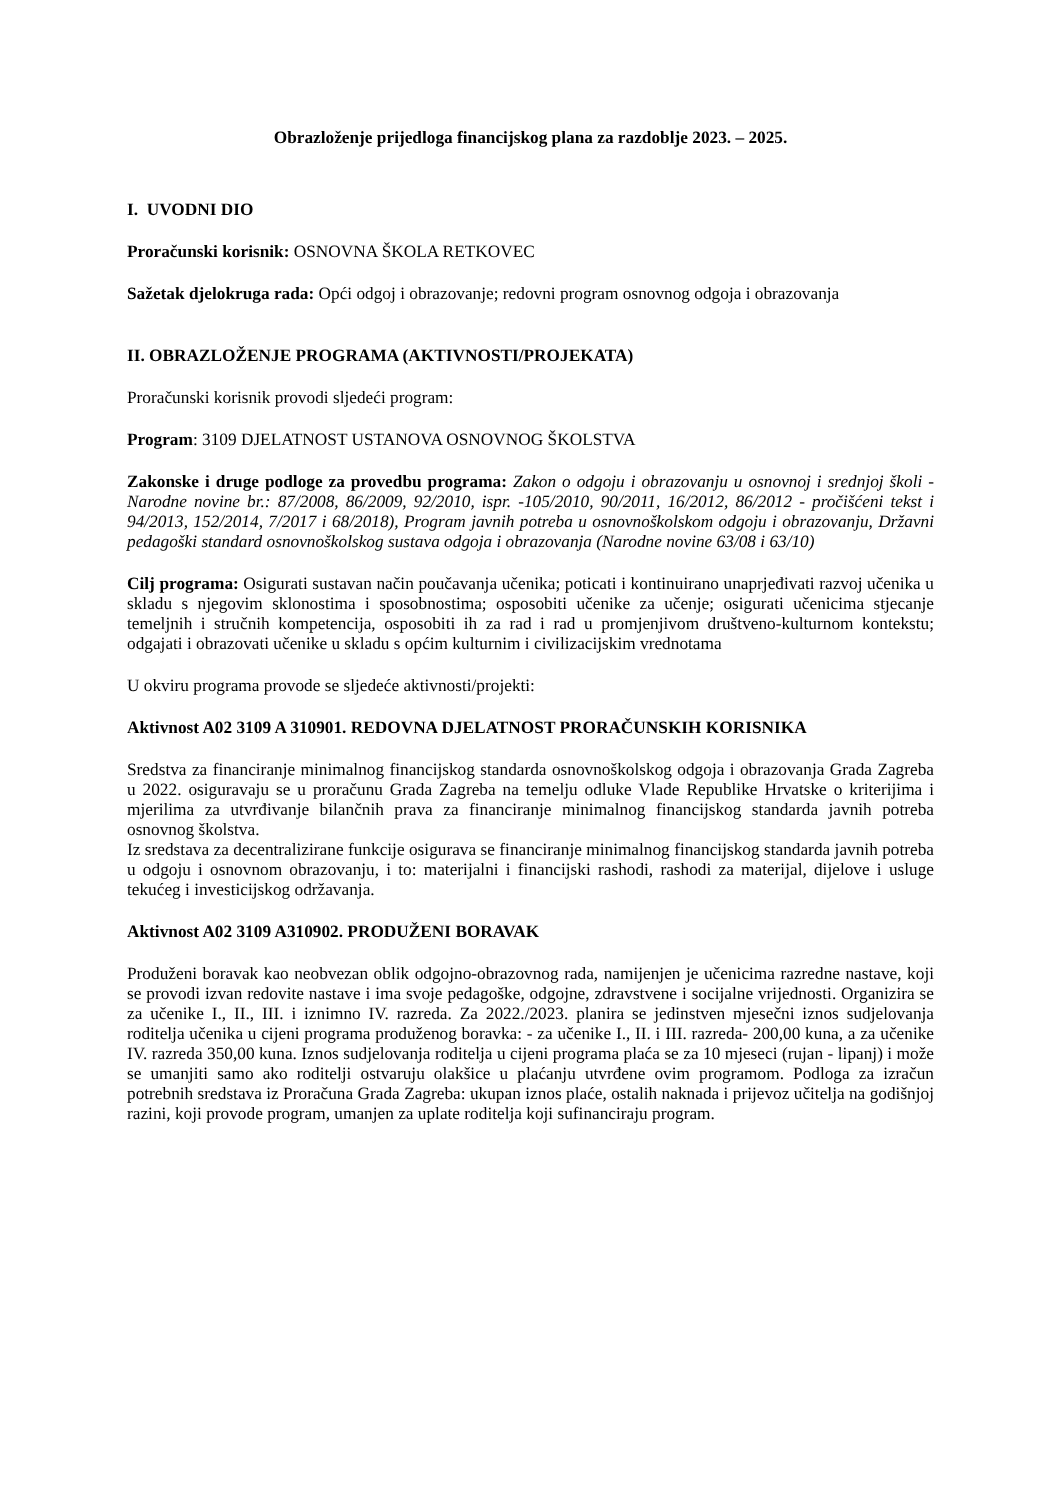Obrazloženje prijedloga financijskog plana za razdoblje 2023. – 2025.
I. UVODNI DIO
Proračunski korisnik: OSNOVNA ŠKOLA RETKOVEC
Sažetak djelokruga rada: Opći odgoj i obrazovanje; redovni program osnovnog odgoja i obrazovanja
II. OBRAZLOŽENJE PROGRAMA (AKTIVNOSTI/PROJEKATA)
Proračunski korisnik provodi sljedeći program:
Program: 3109 DJELATNOST USTANOVA OSNOVNOG ŠKOLSTVA
Zakonske i druge podloge za provedbu programa: Zakon o odgoju i obrazovanju u osnovnoj i srednjoj školi - Narodne novine br.: 87/2008, 86/2009, 92/2010, ispr. -105/2010, 90/2011, 16/2012, 86/2012 - pročišćeni tekst i 94/2013, 152/2014, 7/2017 i 68/2018), Program javnih potreba u osnovnoškolskom odgoju i obrazovanju, Državni pedagoški standard osnovnoškolskog sustava odgoja i obrazovanja (Narodne novine 63/08 i 63/10)
Cilj programa: Osigurati sustavan način poučavanja učenika; poticati i kontinuirano unaprjeđivati razvoj učenika u skladu s njegovim sklonostima i sposobnostima; osposobiti učenike za učenje; osigurati učenicima stjecanje temeljnih i stručnih kompetencija, osposobiti ih za rad i rad u promjenjivom društveno-kulturnom kontekstu; odgajati i obrazovati učenike u skladu s općim kulturnim i civilizacijskim vrednotama
U okviru programa provode se sljedeće aktivnosti/projekti:
Aktivnost A02 3109 A 310901. REDOVNA DJELATNOST PRORAČUNSKIH KORISNIKA
Sredstva za financiranje minimalnog financijskog standarda osnovnoškolskog odgoja i obrazovanja Grada Zagreba u 2022. osiguravaju se u proračunu Grada Zagreba na temelju odluke Vlade Republike Hrvatske o kriterijima i mjerilima za utvrđivanje bilančnih prava za financiranje minimalnog financijskog standarda javnih potreba osnovnog školstva.
Iz sredstava za decentralizirane funkcije osigurava se financiranje minimalnog financijskog standarda javnih potreba u odgoju i osnovnom obrazovanju, i to: materijalni i financijski rashodi, rashodi za materijal, dijelove i usluge tekućeg i investicijskog održavanja.
Aktivnost A02 3109 A310902. PRODUŽENI BORAVAK
Produženi boravak kao neobvezan oblik odgojno-obrazovnog rada, namijenjen je učenicima razredne nastave, koji se provodi izvan redovite nastave i ima svoje pedagoške, odgojne, zdravstvene i socijalne vrijednosti. Organizira se za učenike I., II., III. i iznimno IV. razreda. Za 2022./2023. planira se jedinstven mjesečni iznos sudjelovanja roditelja učenika u cijeni programa produženog boravka: - za učenike I., II. i III. razreda- 200,00 kuna, a za učenike IV. razreda 350,00 kuna. Iznos sudjelovanja roditelja u cijeni programa plaća se za 10 mjeseci (rujan - lipanj) i može se umanjiti samo ako roditelji ostvaruju olakšice u plaćanju utvrđene ovim programom. Podloga za izračun potrebnih sredstava iz Proračuna Grada Zagreba: ukupan iznos plaće, ostalih naknada i prijevoz učitelja na godišnjoj razini, koji provode program, umanjen za uplate roditelja koji sufinanciraju program.